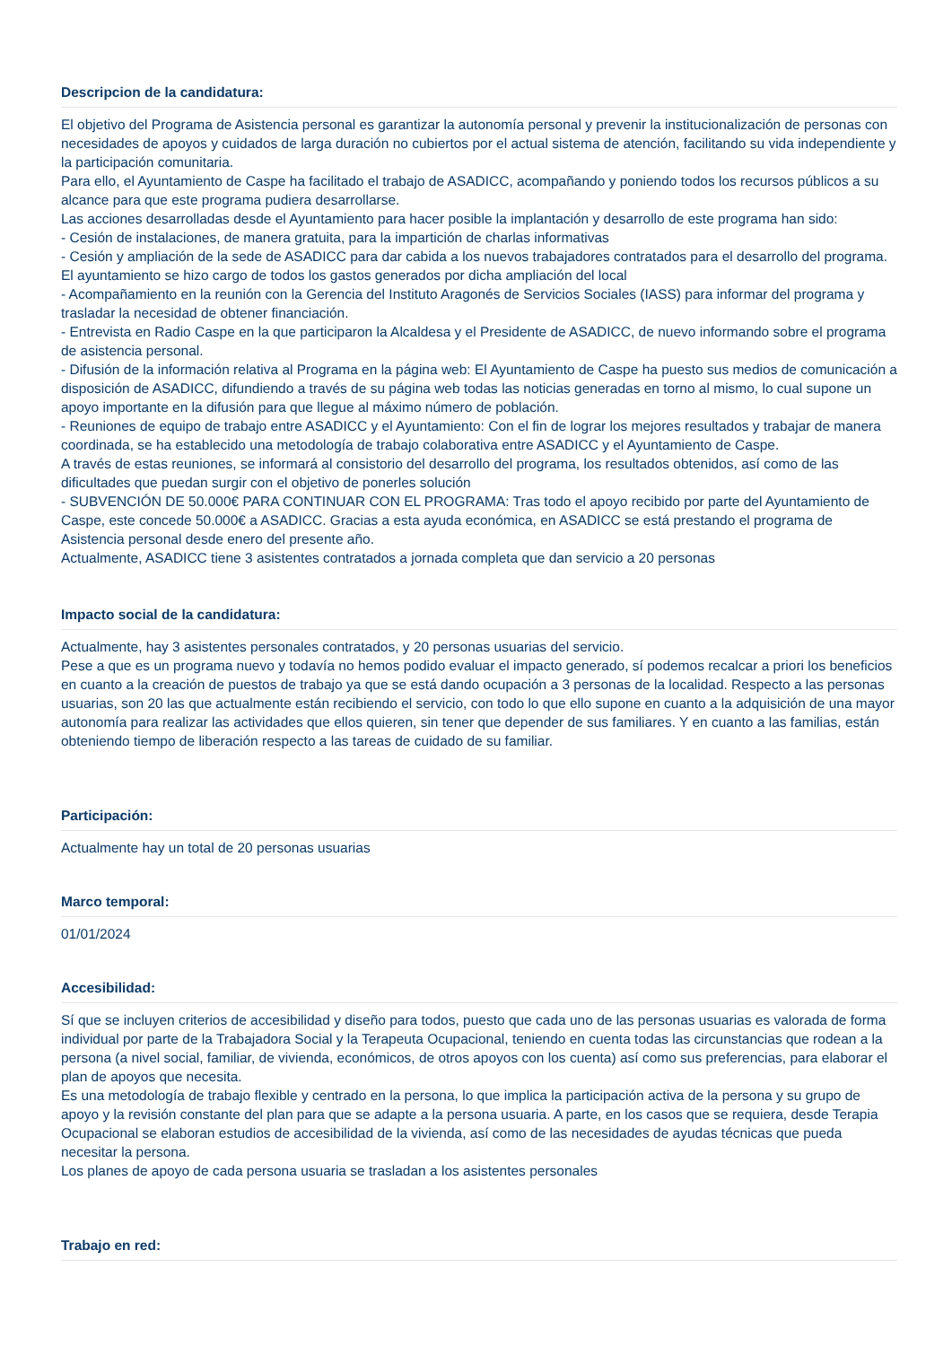Descripcion de la candidatura:
El objetivo del Programa de Asistencia personal es garantizar la autonomía personal y prevenir la institucionalización de personas con necesidades de apoyos y cuidados de larga duración no cubiertos por el actual sistema de atención, facilitando su vida independiente y la participación comunitaria.
Para ello, el Ayuntamiento de Caspe ha facilitado el trabajo de ASADICC, acompañando y poniendo todos los recursos públicos a su alcance para que este programa pudiera desarrollarse.
Las acciones desarrolladas desde el Ayuntamiento para hacer posible la implantación y desarrollo de este programa han sido:
- Cesión de instalaciones, de manera gratuita, para la impartición de charlas informativas
- Cesión y ampliación de la sede de ASADICC para dar cabida a los nuevos trabajadores contratados para el desarrollo del programa. El ayuntamiento se hizo cargo de todos los gastos generados por dicha ampliación del local
- Acompañamiento en la reunión con la Gerencia del Instituto Aragonés de Servicios Sociales (IASS) para informar del programa y trasladar la necesidad de obtener financiación.
- Entrevista en Radio Caspe en la que participaron la Alcaldesa y el Presidente de ASADICC, de nuevo informando sobre el programa de asistencia personal.
- Difusión de la información relativa al Programa en la página web: El Ayuntamiento de Caspe ha puesto sus medios de comunicación a disposición de ASADICC, difundiendo a través de su página web todas las noticias generadas en torno al mismo, lo cual supone un apoyo importante en la difusión para que llegue al máximo número de población.
- Reuniones de equipo de trabajo entre ASADICC y el Ayuntamiento: Con el fin de lograr los mejores resultados y trabajar de manera coordinada, se ha establecido una metodología de trabajo colaborativa entre ASADICC y el Ayuntamiento de Caspe.
A través de estas reuniones, se informará al consistorio del desarrollo del programa, los resultados obtenidos, así como de las dificultades que puedan surgir con el objetivo de ponerles solución
- SUBVENCIÓN DE 50.000€ PARA CONTINUAR CON EL PROGRAMA: Tras todo el apoyo recibido por parte del Ayuntamiento de Caspe, este concede 50.000€ a ASADICC. Gracias a esta ayuda económica, en ASADICC se está prestando el programa de Asistencia personal desde enero del presente año.
Actualmente, ASADICC tiene 3 asistentes contratados a jornada completa que dan servicio a 20 personas
Impacto social de la candidatura:
Actualmente, hay 3 asistentes personales contratados, y 20 personas usuarias del servicio.
Pese a que es un programa nuevo y todavía no hemos podido evaluar el impacto generado, sí podemos recalcar a priori los beneficios en cuanto a la creación de puestos de trabajo ya que se está dando ocupación a 3 personas de la localidad. Respecto a las personas usuarias, son 20 las que actualmente están recibiendo el servicio, con todo lo que ello supone en cuanto a la adquisición de una mayor autonomía para realizar las actividades que ellos quieren, sin tener que depender de sus familiares. Y en cuanto a las familias, están obteniendo tiempo de liberación respecto a las tareas de cuidado de su familiar.
Participación:
Actualmente hay un total de 20 personas usuarias
Marco temporal:
01/01/2024
Accesibilidad:
Sí que se incluyen criterios de accesibilidad y diseño para todos, puesto que cada uno de las personas usuarias es valorada de forma individual por parte de la Trabajadora Social y la Terapeuta Ocupacional, teniendo en cuenta todas las circunstancias que rodean a la persona (a nivel social, familiar, de vivienda, económicos, de otros apoyos con los cuenta) así como sus preferencias, para elaborar el plan de apoyos que necesita.
Es una metodología de trabajo flexible y centrado en la persona, lo que implica la participación activa de la persona y su grupo de apoyo y la revisión constante del plan para que se adapte a la persona usuaria. A parte, en los casos que se requiera, desde Terapia Ocupacional se elaboran estudios de accesibilidad de la vivienda, así como de las necesidades de ayudas técnicas que pueda necesitar la persona.
Los planes de apoyo de cada persona usuaria se trasladan a los asistentes personales
Trabajo en red: